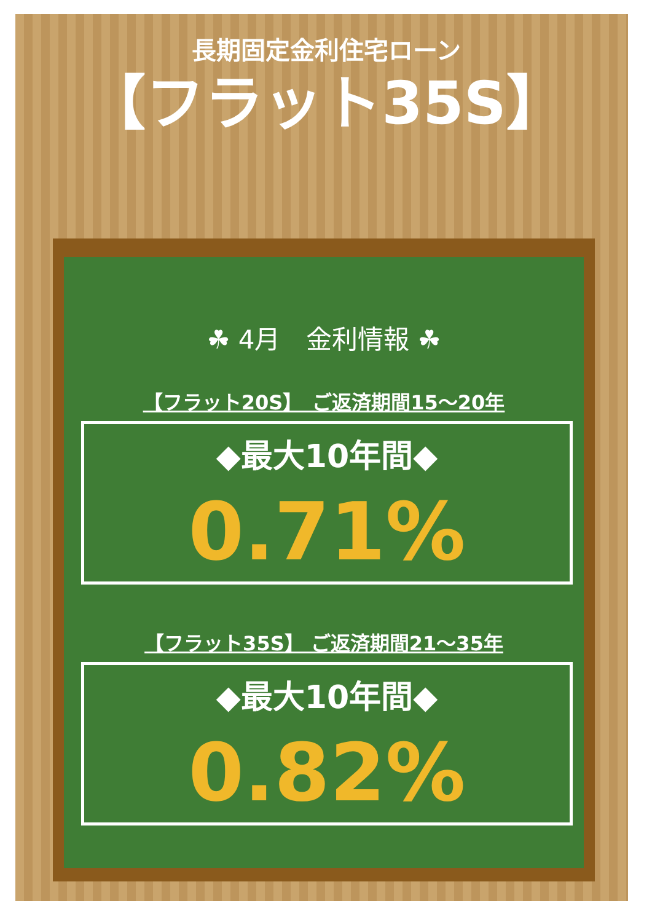長期固定金利住宅ローン
【フラット35S】
☘ 4月　金利情報 ☘
【フラット20S】　ご返済期間15～20年
◆最大10年間◆
0.71%
【フラット35S】 ご返済期間21～35年
◆最大10年間◆
0.82%